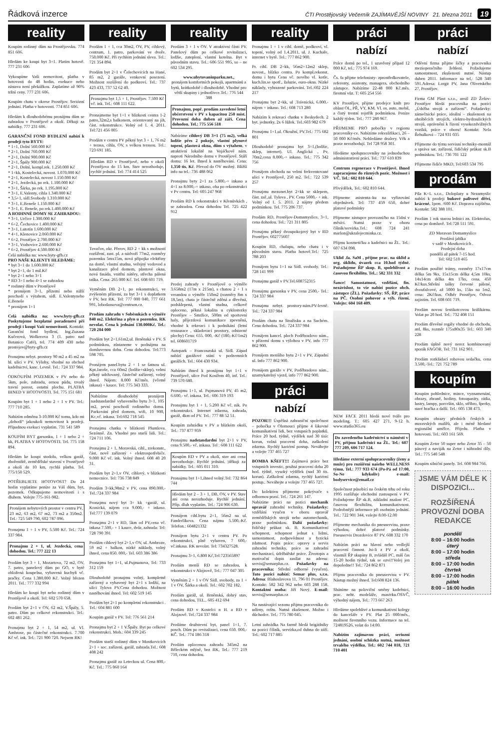Řádková inzerce ČTI Prostějovský Večerník ZAJÍMAVĚJŠÍ NOVINY 21. března 2011 19
reality
Koupím rodinný dům na Prostějovsku. 774 851 606.
Hledám ke koupi byt 3+1. Platím hotově. 777 231 606
Vykoupíme Vaši nemovitost, platba v hotovosti do 48 hodin, exekuce nebo zástava není překážkou. Zaplatíme až 90% tržní ceny. 777 231 606.
Koupím chatu v okrese Prostějov. Seriózní jednání. Platba v hotovosti. 774 851 606.
Hledám k dlouhodobému pronájmu dům se zahradou v Prostějově a okolí. Děkuji za nabídky. 777 231 606.
GARANČNÍ FOND BYDLENÍ nabízí k prodeji tyto BYTY:
* 1+1, Dolní 560.000 Kč
* 2+1, Dolní 760.000 Kč
* 2+1, Dolní 900.000 Kč
* 2+1, Špály 900.000 Kč
* 2+1, Dolní, kompl.rek. 1.250.000 Kč
* 1+kk, Kostelecká, novost. 1.070.000 Kč
* 2+1, Kostelecká, novost 1.150.000 Kč
* 2+1, Jezdecká, po rek. 1.100.000 Kč
* 3+1, Šárka, po rek. 1.195.000 Kč
* 3+1, E.Valenty, cihla 1.340.000 Kč
* 3,5+1, sídl.Svobody 1.310.000 Kč
* 3+1, E.Beneše 1.150.000 Kč
* 3+1, E. Beneše, po rek.1.400.000 Kč
A RODINNÉ DOMY SE ZAHRADOU:
* 3+1, Určice 1.300.000 Kč
* 6+2, Čechovice 1.400.000 Kč
* 3+1, Lutotín 1.600.000 Kč
* 4+1, Klenovice 2.060.000 Kč
* 6+2, Prostějov 2.700.000 Kč
* 3+1, Vrahovice 2.600.000 Kč
* 6+2, Prostějov 4.500.000 Kč
Celá nabídka na: www.byty-gfb.cz
PRO NAŠE KLIENTY HLEDÁME:
* byt 3+1 do 1.600.000 Kč
* byt 2+1, do 1 mil.Kč
* byt 2+1 nebo 3+1
* RD 3+1 nebo 4+1 se zahradou
* rodinný dům v Prostějově
* pronájem 3+1, přízemí nebo nižší poschodí s výtahem, sídl. E.Valentynebo E.Beneše
* pronájem 1+1
Celá nabídka na: www.byty-gfb.cz Poskytujeme bezplatné poradenství při prodeji i koupi Vaší nemovitosti. Kontakt: Garanční fond bydlení, Ing.Zuzana Kučerová, Wolkerova 3 (1. patro nad Botanico Café), tel. 774 409 430 nebo prostejov@byty-gfb.cz
Pronajmu nebyt. prostory 90 m2 a 45 m2 na hl. ulici v PV. Výlohy, vhodné na obchod kadeřnictví, kanc. Levně. Tel.: 724 337 984.
ODKOUPÍM POZEMEK v PV nebo do 5km, pole, zahradu, ornou půdu, trvalý travní porost, ostatní plochu. PLATBA IHNED V HOTOVOSTI. Tel. 775 151 681
Koupím byt 1 + 1 nebo 2 + 1 v PV. Tel.: 777 710 285.
Nabízím odměnu 3-10.000 Kč tomu, kdo mi „dohodí“ jakoukoli nemovitost k prodeji. Případnou exekuci vyplatím. 731 541 589
KOUPÍM BYT garsonku, 1 + 1 nebo 2 + kk, PLATBA V HOTOVOSTI. Tel. 775 158 894.
Hledám ke koupi stodolu, velkou garáž, zbořeniště, zemědělské stavení v Prostějově a okolí do 10 km, rychlá platba. Tel. 775/150 529.
POTŘEBUJETE HOTOVOST? Do 24 hodin vyplatíme peníze za Váš dům, byt, pozemek. Odkupujeme nemovitosti i s dluhem. Volejte 775-161-982.
Pronájem nebytových prostor v centru PV, 23 m2, 63 m2, 67 m2, 73 m2 a 350m2. Tel.: 725 549 790, 602 787 096.
Pronajmu 1 + 1 v PV, 5.500 Kč. Tel.: 724 337 984.
Pronajmu 2 + 1, ul. Jezdecká, cena dohodou. Tel.: 777 222 13
Prodám byt 3 + 1, Mozartova, 72 m2, OV, 7. patro, panelový dům po GO, v bytě obložená koupelna, vybavená kuchyň vč. pračky. Cena 1.380.000 Kč. Volný březen 2011. Tel.: 777 332 994
Hledám ke koupi byt nebo rodinný dům v Prostějově a okolí. Tel: 602 570 658.
Prodám byt 2+1 v OV, 62 m2, V.Špály, 5. patro. Dům po celkové rekonstrukci. Tel.: 602 481 262.
Pronajmu byt 2 + 1, 54 m2, ul. Vl. Ambrose, po částečné rekonstrukci. 7.700 Kč vč. ink. Tel.: 721 900 720. Nejsem RK!
reality
Prodám 1 + 1, cca 30m2, OV, PV, cihlový, centrum, 1. patro, parkování ve dvoře. 750.000 Kč. Při rychlém jednání sleva. Tel.: 721 354 894.
Prodám byt 2+1 v Čelechovicích na Hané, 85 m2, 2 garáže, venkovní posezení. Možnost rozšíření do podkroví. Tel.: 737 423 433, 737 52 62 40.
Pronajmu byt 1,5 + 1, Prostějov. 7.500 Kč vč. ink. Tel.: 608 111 622.
Pronajmeme byt 1+1 v blízkosti centra 1-2 patro,32m2,s balkonem, orientovaný na jih, část. rekonstrukce. Volný od 1. 4. 2011. Tel:721 456 005
Prodám v centru PV pěkný byt 3 + 1, 76 m2 + terasa, cihla, OV, s velkou terasou. Tel.: 723 691 185.
Hledám RD v Prostějově, nebo v okolí Prostějova do 15 km. Stav nerozhoduje, rychlé jednání. Tel: 774 414 525
Tovačov, okr. Přerov, RD 2 + kk s možností rozšíření, zast. pl. a nádvoří 77m2, rozměry pozemku 5mx15m, nová přípojka elektřiny na domě, vlastní studna, veřejný vodovod a kanalizace před domem, plastové okna, nová fasáda, vnitřní nátěry, střecha pálená taška. Cena: 265 000 Kč. Tel. 608 601 719.
Vyměním DB 2+1, po rekonstrukci, ve zvýšeném přízemí, za byt 3+1 s doplatkem v PV, bez RK. Tel: 777 000 040, 777 661 991, lobodassova@centrum.cz.
Prodám zahradu v Soběsukách o výměře 840 m2. Elektřina a plyn u pozemku. RK nevolat. Cena k jednání 130.000Kč. Tel.: 720 204 000
Prodám byt 2+1,61m2,ul. Brněnská v PV. S podmínkou, zůstaneme v podnájmu na domluvenou dobu. Cena dohodou. Tel:773 598 705.
Pronájem panel.bytu 2 + 1 se šatnou ul. Kpt.Jaroše, cca 60m2 (lodžie+sklep), velmi pěkný udržovaný, částečně zařízený, volný ihned. Nájem: 8.000 Kč/měs. (včetně inkasa) + kauce. Tel: 775 343 333.
Nabízíme dlouhodobý pronájem nadstandardně vybaveného bytu 3+1, 105 m2, první poschodí rodinného domu. Parkování před domem, wifi, 10 900, Kc,vč. inkasa. Tel:602 718 545
Pronajmu chatku v blízkosti Plumlova. Sezónně. Zn. Vhodné pro starší lidi. Tel.: 724 711 106.
Pronajmu 2 + 1, Moravská, cihl., zrekonstr., část. nově zařízený + elektrospotřebiče. 9.000 Kč vč. ink. Volný ihned. 608 40 20 31.
Prodám byt 2+1,v OV, cihlový, v blízkosti nemocnice. Tel: 736 738 849
Prodám 3+kk,98m2 v PV, cena 890.000,- Tel.:724 337 984
Pronajmu nový byt 3+ kk +garáž, ul. Krasická, nájem cca 9.000,- + inkaso. Tel:777 139 079
Pronajmu 2+1 v RD, 5km od PV,cena vč. inkasa 7.500,- + 1 kauce, dvůr, zahrada: Tel: 728 790 391
Prodám cihlový byt 2+1,v OV, ul. Ambroze, 59 m2 + balkon, nízké náklady, volný ihned, cena 850. 000,- Tel. 603 386 386
Pronajmu byt 1+1, ul.Pujmanova, Tel: 733 312 159
Dlouhodobě pronajmu volný, kompletně zařízený a vybavený byt 2+1 s lodžií, na ulici Tylova PV.Cena dohodou. Možnost nastěhování ihned. Tel: 602 519 145
Prodám byt 2+1 po kompletní rekonstrukci . Tel.: 604 881 600
Koupím garáž v PV. Tel: 776 561 214
Pronajmu byt 2 + 1 V.Špály. Byt po celkové rekonstrukci. Mob.: 604 339 245
Prodám starší rodinný dům v Mostkovicích 2+1 + soc. zařízení, garáž, zahrada.Tel.: 608 408 242
Pronajmu garáž za Leteckou ul. Cena 800,- Kč. Tel.: 775 060 164
reality
Prodám 3 + 1 v OV. V atraktivní části PV. Panelový dům po celkové revitalizaci, lodžie, zateplení, vlastní kotelna. Byt v původním stavu. Tel.: 606 551 995, so – ne 602 534 295.
www.ubytovaniuparku.net.,
pronájem komfortních pokojů, apartmánů a bytů, krátkodobě i dlouhodobě. Vhodné pro větší skupiny i jednotlivce.Tel.: 776 544 388
Pronajmu, popř. prodám zavedené letní občerstvení v PV s kapacitou 250 míst. Provozní doba duben až září. Cena dohodou. Tel.: 775 556 518
Nabízíme cihlový DB 3+1 (75 m2), velká lodžie přes 2 pokoje, vlastní plynové topení, plastová okna, dům s výtahem, v atraktivní lokalitě na Vojáčkově nám. naproti Národního domu v Prostějově. Stáří domu: 16 let. Ihned k nastěhování. Cena: 1.350 tis. Kč. Převod do OV možný. Bližší info na tel.: 736 488 062
Pronajmu byty 2+1 za 5.800,-+ inkaso a 4+1 za 8.000,-+ inkaso, oba po rekonstrukci v Pv centru. Tel: 605 247 968
Prodám RD k rekonstrukci v Křenůvkách , se zahradou. Cena dohodou Tel. 725 422 912
Prodej zahrady v Prostějově o výměře 3.658m2 (17m x 215m), s chatou 2 + 1 s verandou o výměře 150m2 (rozměry 8m x 18,5m), chata je částečně zděná a dřevěná, podsklepená, vlastní studna, celkově oploceno, pěkná lokalita u cyklostezky Prostějov – Smržice, 500m od sportovní haly, příjezdová komunikace zpevněná, vhodné k rekreaci i k podnikání (letní restaurace , skladovací prostory, odstavné plochy) Cena: 655. 000, -Kč (180,-Kč/1m2) tel. 608601719
Autopark – Francouzská ul. Sídl. Západ nabízí garážové stání v podzemních garážích. Tel.: 604 430 934.
Nabízím ihned k pronájmu byt 1+1 v Prostějově, ulice Pod Kosířem 40, inf. Tel.: 739 570 680.
Pronajmu 1+1, ul. Pujmanová PV, 45 m2, 6.600,- vč. inkasa. Tel.: 606 319 193
Pronajmu byt 1 + 1, 5.200 Kč vč. nik. Po rekonstrukci. Internet zdarma, zahrada, garáž, 4km od PV. Tel.: 777 88 52 51.
Koupím zahrádku v PV a blízkém okolí, Tel.: 737 877 959
Pronajmu nadstandardní byt 2+1 v PV, cena 9.500,- vč. inkasa. Tel : 608 111 622
Koupím RD v PV a okolí, stav ani cena nerozhoduje. Rychlé jednání. |děkuji za nabídky. Tel.: 605 011 310.
Pronajmu byt 1+1,ihned volný.Tel: 732 864 744
Hledám byt 2 – 3 + 1, DB, OV, v PV. Stav ani cena nerozhoduje. Rychlé jednání. Příp. dluh vyplatím. Tel.: 724 906 630.
Pronájem cihl.bytu 2+1, 56m2 na ul. Fanderlíkova. Cena nájmu 5.500,-Kč. Telefon.: 604821332
Pronájem bytu 2+1 v centru PV. Po rekonstrukci, plně vybaven, 7 600,- vč.inkasa. RK nevolat. Tel: 734327528.
Pronajmu 3+1, 6.800 Kč,Tel:723565897
Prodám menší RD se zahradou, k rekonstrukci v Alojzově, Tel.: 777 047 305
Vyměním 2 + 1 v OV Sídl. svobody, za 1 + 1 v OV, Šárka a okolí. Tel.: 602 702 182.
Prodám garáž, ul. Brněnská, dobrý stav, cena dohodou, TEL.. 605 412 694
Prodám RD v Kostelci n H. a RD v Alojzově. Tel.:724 337 984
Prodáme družstevní byt, panel 1+1, 7. posch. Dům po revitalizaci, cena 650. 000,-KČ. Tel.: 774 186 318
Prodám oplocenou zahradu 345m2 na Běleckém mlýně, bez RK, Tel.: 777 219 710, cena dohodou.
reality
Pronajmu 1 + 1 v cihl. domě, podkroví, vl. topení, volný od 1.4.2011, ul. J. Kuchaře, internet v bytě. Tel.: 777 862 900.
Pr. cihl. DB 2+kk, 56m2+12m2 sklep, novost., blízko centra. Po kompl.rekonst. domu i bytu Cena vč. nového vl. kotle, kuch.lin.se spotř., žaluzie, euro-okna. Nízké náklady, vyhrazené parkování. Tel.:602 224 217
Pronajmu byt 2+kk, ul .Trávnická, 6.000.-nájem + inkaso. Tel.: 608 713 280
Nabízím k rekreaci chatku v Beskydech. 2 byt. jednotky, 2x 6 lůžek. Tel.:603 982 679
Pronajmu 1+1,ul. Okružní, PV.Tel.: 775 682 801
Dlouhodobě pronajmu byt 3+1,(lodžie, sklep, internet). Ul. Anglická , Pv, 70m2,cena 8.000,-+ inkaso. Tel.: 775 342 756
Pronájem obchodu na velmi frekventované ulici v Prostějově, 250 m2. Tel.: 722 539 257
Pronajmu mezonet.byt 2+kk se sklepem, část. zař.,ul. Tylova , PV. Cena 5000,- + ink. Volný od 1. 5. 2011. 2 nájmy předem podmínkou. Tel. 775 206 737.
Prodám RD, Prostějov-Domamyslice, 3+1, cena dohodou. Tel.: 721 311 805
Pronajmu pěkný dvoupokojový byt v RD Prostějov. 602775607
Koupím RD, chalupu, nebo chatu i v původním stavu. Platba hotově.Tel.: 725 788 203
Pronájem bytu 1+1 na Sídl. svobody. Tel.: 728 141 999
Pronajmu garáž v PV.Tel.608752315
Pronajmu garsonku v PV, cena 2500,- Tel.: 724 337 984
Pronajmu nebyt. prostory-nám.PV-levně. Tel.: 724 337 984
Prodám chatu na Stražisku a na Suchém. Cena dohodou. Tel.: 724 337 984
Pronájem kancel. ploch Poděbradovo nám., v přízemí domu s výlohou v PV, info 777 862 900.
Pronájem menšího bytu 2+1 v PV, Západní ul. Info 777 862 900.
Pronájem garáže v PV, Poděbradovo nám., uzamykatelný vjezd, info 777 862 900.
práci
nabízí
POZOR!!! Úspěšná zahraniční společnost – pobočka v Olomouci přijme 4 šikovné komunikativní lidi, bez vstupních poplatků. Práce 20 hod. týdně, výdělek nad 30 tisíc korun, volná pracovní doba, zaškolení zdarma. Rychlý kariérní postup. Neváhejte a volejte 737 465 727
BOMBA KŠEFT!!! Zajímavá práce bez vstupních investic, pružná pracovní doba 20 hod. týdně, vysoký výdělek (nad 30 tis. korun). Zaškolení zdarma, rychlý kariérní postup.. Neváhejte a volejte 737 465 727.
Do kolektivu přijmeme pokrývače s odbornou praxí. Tel.: 724 261 147.
Nabízíme práci na pozici mechanik opravář zahradní techniky. Požadavky: vzdělání vyučen v oboru opravář zemědělských strojů nebo automechanik, praxe podmínkou. Další požadavky: řidičský průkaz sk. B. Komunikativní schopnost, schopnost jednat s lidmi, samostatnost, zodpovědnost a fyzická zdatnost. Popis práce: opravy a servis zahradní techniky, práce se zahradní mechanizací, údržbářské práce. Životopis a motivační dopis zasílat na adresu: servis@semarplus.cz. Požadavky na pracovníka: Střední odborné (vyučen). Tuto pozici nabízí: Semar plus, s.r.o. Adresa: Blahoslavova 11, 796 01 Prostějov. Kontakt: 582 342 962 nebo 603 288 158. Kontaktní osoba: Jiří Nový. E-mail: servis@semarplus.cz
Na nastávající sezonu přijmu pracovníka do udírny, roštu. Nutná zkušenost. Možno i důchodce. Tel.: 775 780 045.
Letní zahrádka Na farmě hledá brigádníky na pozici číšník, servírka,od dubna do září. Tel.: 602 717 885
práci
nabízí
Práce domů po tel., 1 uzavřený případ 12 000 Kč, tel.: 775 974 169.
Čs. fa přijme telefonisty- zprostředkovatele, referenty, asistenty, managera, obchodního zástupce. Nabízíme 22-48 000 Kč.měs. firemní vůz. T: 605 254 556
KV Prostějov, přijme prodejce knih pro oblast OL, PŘ, VY, KM. Vl. os. auto, mobil, a čistý trestní rejstřík podmínkou. Peníze každý týden. Tel.: 777 280 967.
PŘIJMEME PRO pobočky v regionu pracovníky-ce. Nabízíme rekvalifikaci, 26 – 50 000 Kč/měs. Nehledáme dealery. Věk a praxe nerozhodují. Tel 728 958 301.
Hledáme spolupracovníky na jednoduchou administrativní práci. Tel.: 737 610 839
Centrum regenerace v Prostějově. Ihned zapracujeme do různých pozic. Možnost i VČ. Tel.: 602 810 644.
Přivýdělek, Tel.: 602 810 644.
Přijmeme asistenta–ku na vyřizování objednávek. Tel: 737 459 650, dobré platové podmínky
Přijmeme zástupce provozní/ho na 15dní v měsíci. Nutná praxe v oboru číšník/servírka.Tel.: 608 724 241 marlon@ukralejecminka.cz.
Přijmu kosmetičku a kadeřnici na ŽL. Tel.: 607 634 098.
Uklid .fa. SaM , přijme prac. na úklid a org. úklidu, úvazek cca 10.hod týdně. Požadujeme ŘP skup. B, spolehlivost a časovou flexibilitu. Tel..: 582 331 332
Šance! Samostatnost, vzdělání, fin. nezávislost, to vše nabízí pozice obch. zástupce (ŽL). Požadavky: SŠ, ŘP, práce na PČ. Osobní pohovor a výb. řízení. Volejte: 604 168 409.
NEW FACE 2011 hledá nové tváře pro modeling. T.: 605 427 271, 9-12 h. www.studio365.eu
Do zavedeného kadeřnictví u náměstí v PV, přijmu kadeřnici na ŽL. Tel.: 607 777 209, 606 717 124.
Hledáme externí spolupracovníky (ženy a muže) pro rozšíření našeho WELLNESS týmu. Tel.: 777 933 674 (Po-Pá od 17:00, So-Ne kdykoliv) e-mail: bodyservice@email.cz
Společnost působící na českém trhu od roku 1995 rozšiřuje obchodní zastoupení v PV. Požadujeme ŘP sk.B, základní znalost PC, časovou flexibilitu, komunikativnost. Podrobnější informace při osobním jednání. Tel.: 722 901 344, volejte 8.00-12.00
Přijmeme mechanika do pneuservisu, praxe výhodou, dobré platové podmínky. Pneuservis Drozdovice 87 PV. 608 332 170
Nabízím práci na hlavní nebo vedlejší pracovní činnost. Jsi-li z PV a okolí, vlastníš ŘP skupiny B, zvládáš PC, máš čas 15-20 hodin týdně, tak se ozvi!!Volej jen dopoledne!! Tel.: 724 862 871
Přijmu pracovníka do pneuservisu v PV. Nástup možný ihned. Tel:608 824 136.
Sháníme na poloviční směny kadeřnici, prac. neht. modeláže, masérku.OSVČ, výhodný nájem, Tel.: 773 667 263
Hledáme spolehlivé a komunikativní kolegy do kanceláře v PV. Plat 25 000/měs., možnost firemního vozu. Informace na tel. 724819526, volat do 14:00.
Nabízím zajímavou práci, seriozní jednání, osobní schůzka nutná, možnost trvalého výdělku. Tel.: 602 744 818, 721 710 401
práci
nabízí
Oděvní firma přijme šičky a pracovníka mezioperačního žehlení. Požadujeme samostatnost, zkušenosti nutné. Nástup duben 2011. Informace na tel,: 528 340 591.Adresa: Lorgit PV, Jana Olivetského 27, Prostějov.
Firma GM Plast s.r.o., areál ZD Žešov-Prostějov hledá pracovníka na pozici „Údržba strojů a zařízení“. Požadavky: zámečnické práce, ideální – zkušenosti na obráběcích strojích, elektro-hydraulických strojů, oprávnění k řízení vysokozdvižných vozíků, práce v oboru! Kontakt: Nela Řehulková – 724 931 035
Přijmeme do týmu servisní techniky-montáž a správa sat. zařízení, řidičský průkaz sk.B podmínkou. Tel.: 736 701 122
Přijmeme řidiče MKD, Tel:603 534 795
prodám
Pila K+L s.r.o., Doloplazy u Nezamyslic nabízí k prodeji bukové palivové dříví, krácené. 1prm. /600 Kč. Doprava zajištěna. Kontakt: 582 388 101.
Prodám 1 rok starou lednici zn. Elektrolux, cena po domluvě. Tel:728 511 591.
ZD Moravan Domamyslice
Prodává jablka
v sadě v Mostkovicích .
Prodejní doba
pondělí až pátek 7-15 hod.
Tel: 602 510 465
Prodám použité trámy, rozměry 17x17cm délka 5m 9ks, 15x15cm délka 4,5m 10ks, 14x14cm délka 4m 17ks, cena. 450 Kč/kus.Střešní tašky červené pálené, dvoufalcové, až 5000 ks, 15ks na 1m2, cena: 2Kč/kus. Odběr Prostějov, Odvoz zajistím. Tel. 608 601 719.
Prodám novou šestikotcovou králíkárnu. Volat po 20 hod. Tel.: 732 408 151
Prodám dřevěné regály vhodné do obchodu, atd, 8ks, rozměr 175x80x35 Tel.: 603 340 228
Prodám úplně nový nerez kombinovaný sporák FAGOR. Tel: 731 162 901.
Prodám rozkládací rohovou sedačku, cena 3.500,-Tel.: 721 752 789
koupím
Koupím pohlednice, mince, vyznamenání, obrazy, zbraně, hodiny, fotoaparáty, rádia, lustry, lampy, porcelán, sklo, stříbro, šperky, staré hračka a další. Tel.: 605 138 473.
Koupím obrazy předních českých a moravských malířů, ale i méně hledané regionální umělce. Přijedu. Platba v hotovosti. Tel.: 603 161 569.
Koupím Zetor 50 super nebo Zetor 35 – 50 pásový a naviják na Zetor i náhradní díly. Tel.: 775 540 548
Koupím silniční panely. Tel. 608 984 766.
JSME VÁM DÉLE K DISPOZICI...
ROZŠÍŘENÁ PROVOZNÍ DOBA REDAKCE
pondělí
8:00 – 16:00 hodin
úterý
8:00 – 17:00 hodin
středa
8:00 – 17:00 hodin
čtvrtek
8:00 – 17:00 hodin
pátek
8:00 – 16:00 hodin